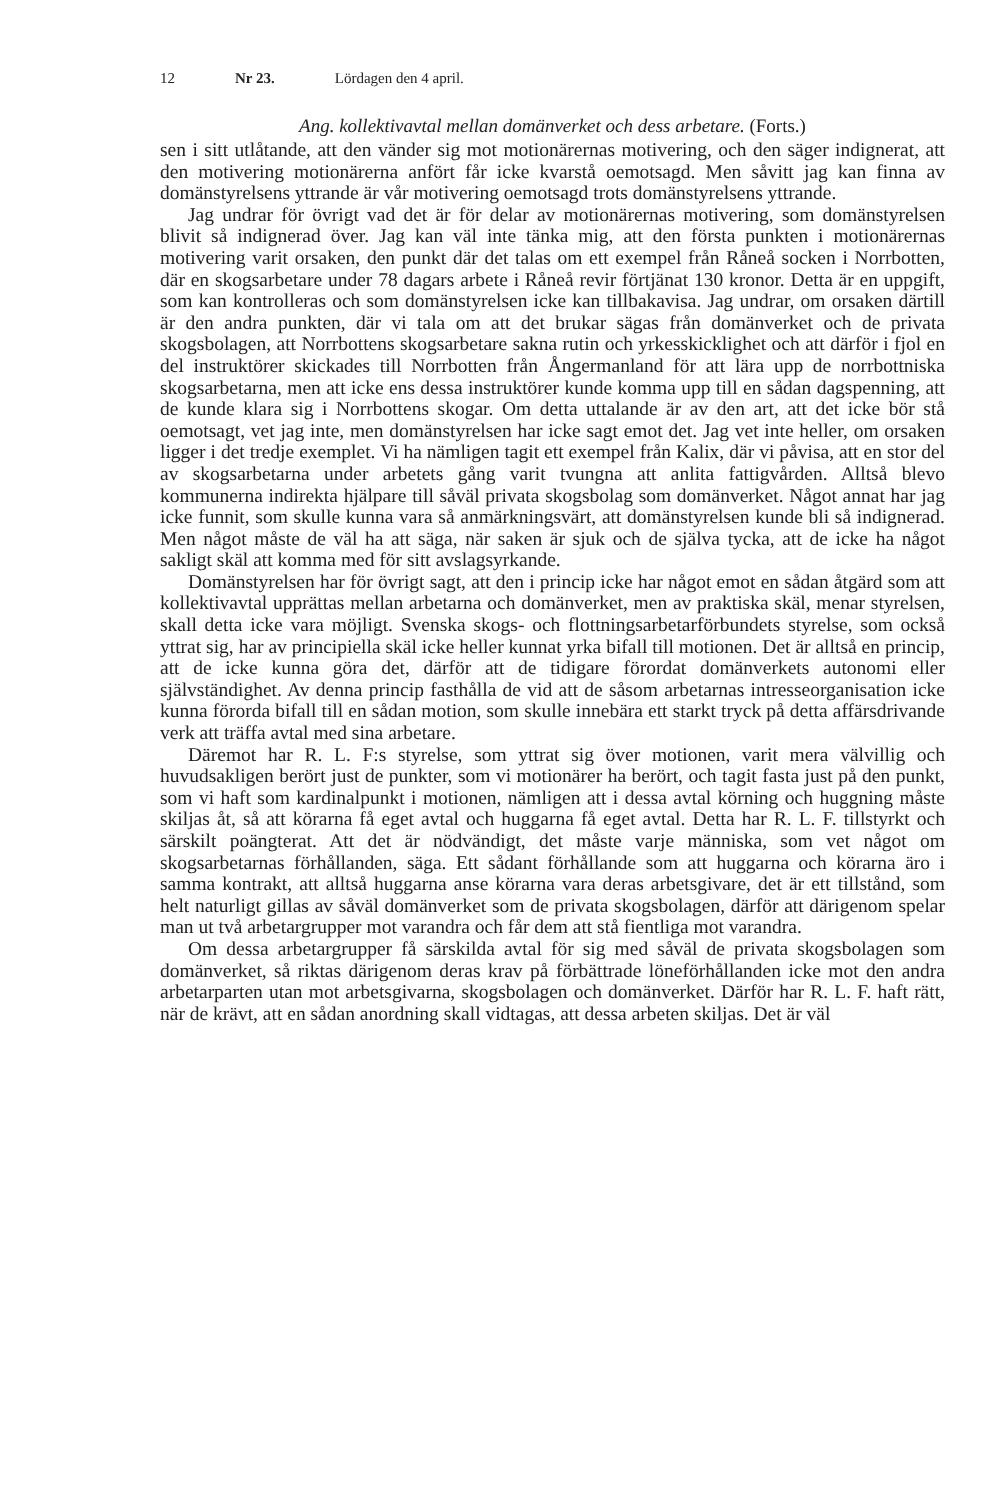12 Nr 23. Lördagen den 4 april.
Ang. kollektivavtal mellan domänverket och dess arbetare. (Forts.)
sen i sitt utlåtande, att den vänder sig mot motionärernas motivering, och den säger indignerat, att den motivering motionärerna anfört får icke kvarstå oemotsagd. Men såvitt jag kan finna av domänstyrelsens yttrande är vår motivering oemotsagd trots domänstyrelsens yttrande.
Jag undrar för övrigt vad det är för delar av motionärernas motivering, som domänstyrelsen blivit så indignerad över. Jag kan väl inte tänka mig, att den första punkten i motionärernas motivering varit orsaken, den punkt där det talas om ett exempel från Råneå socken i Norrbotten, där en skogsarbetare under 78 dagars arbete i Råneå revir förtjänat 130 kronor. Detta är en uppgift, som kan kontrolleras och som domänstyrelsen icke kan tillbakavisa. Jag undrar, om orsaken därtill är den andra punkten, där vi tala om att det brukar sägas från domänverket och de privata skogsbolagen, att Norrbottens skogsarbetare sakna rutin och yrkesskicklighet och att därför i fjol en del instruktörer skickades till Norrbotten från Ångermanland för att lära upp de norrbottniska skogsarbetarna, men att icke ens dessa instruktörer kunde komma upp till en sådan dagspenning, att de kunde klara sig i Norrbottens skogar. Om detta uttalande är av den art, att det icke bör stå oemotsagt, vet jag inte, men domänstyrelsen har icke sagt emot det. Jag vet inte heller, om orsaken ligger i det tredje exemplet. Vi ha nämligen tagit ett exempel från Kalix, där vi påvisa, att en stor del av skogsarbetarna under arbetets gång varit tvungna att anlita fattigvården. Alltså blevo kommunerna indirekta hjälpare till såväl privata skogsbolag som domänverket. Något annat har jag icke funnit, som skulle kunna vara så anmärkningsvärt, att domänstyrelsen kunde bli så indignerad. Men något måste de väl ha att säga, när saken är sjuk och de själva tycka, att de icke ha något sakligt skäl att komma med för sitt avslagsyrkande.
Domänstyrelsen har för övrigt sagt, att den i princip icke har något emot en sådan åtgärd som att kollektivavtal upprättas mellan arbetarna och domänverket, men av praktiska skäl, menar styrelsen, skall detta icke vara möjligt. Svenska skogs- och flottningsarbetarförbundets styrelse, som också yttrat sig, har av principiella skäl icke heller kunnat yrka bifall till motionen. Det är alltså en princip, att de icke kunna göra det, därför att de tidigare förordat domänverkets autonomi eller självständighet. Av denna princip fasthålla de vid att de såsom arbetarnas intresseorganisation icke kunna förorda bifall till en sådan motion, som skulle innebära ett starkt tryck på detta affärsdrivande verk att träffa avtal med sina arbetare.
Däremot har R. L. F:s styrelse, som yttrat sig över motionen, varit mera välvillig och huvudsakligen berört just de punkter, som vi motionärer ha berört, och tagit fasta just på den punkt, som vi haft som kardinalpunkt i motionen, nämligen att i dessa avtal körning och huggning måste skiljas åt, så att körarna få eget avtal och huggarna få eget avtal. Detta har R. L. F. tillstyrkt och särskilt poängterat. Att det är nödvändigt, det måste varje människa, som vet något om skogsarbetarnas förhållanden, säga. Ett sådant förhållande som att huggarna och körarna äro i samma kontrakt, att alltså huggarna anse körarna vara deras arbetsgivare, det är ett tillstånd, som helt naturligt gillas av såväl domänverket som de privata skogsbolagen, därför att därigenom spelar man ut två arbetargrupper mot varandra och får dem att stå fientliga mot varandra.
Om dessa arbetargrupper få särskilda avtal för sig med såväl de privata skogsbolagen som domänverket, så riktas därigenom deras krav på förbättrade löneförhållanden icke mot den andra arbetarparten utan mot arbetsgivarna, skogsbolagen och domänverket. Därför har R. L. F. haft rätt, när de krävt, att en sådan anordning skall vidtagas, att dessa arbeten skiljas. Det är väl